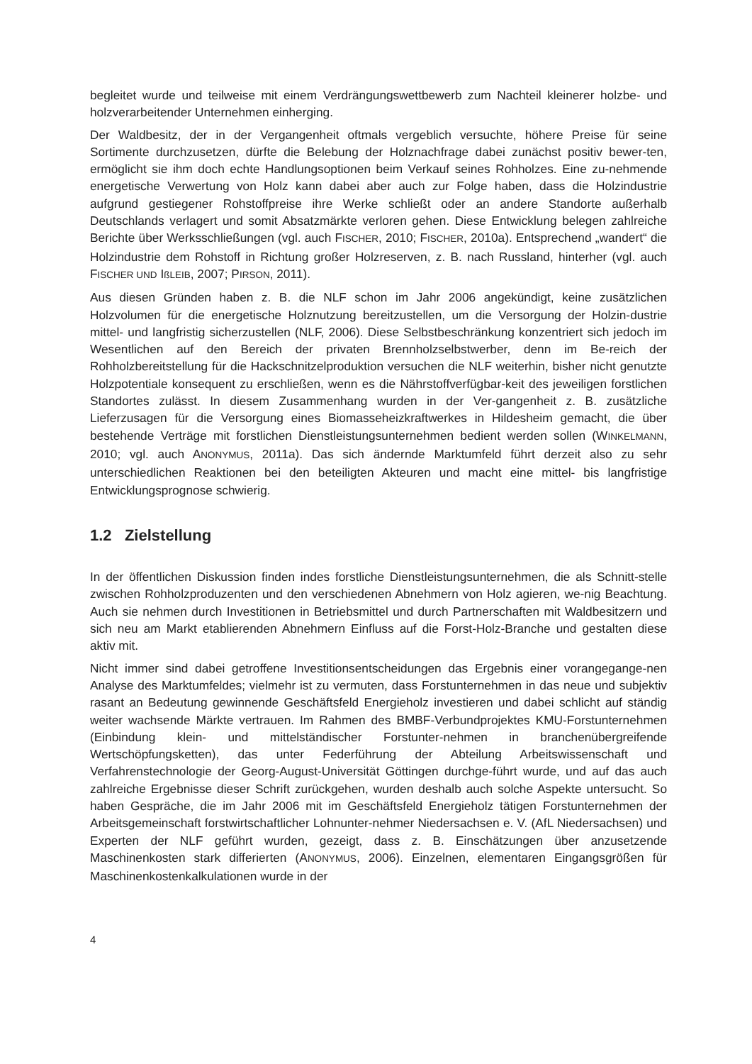begleitet wurde und teilweise mit einem Verdrängungswettbewerb zum Nachteil kleinerer holzbe- und holzverarbeitender Unternehmen einherging.
Der Waldbesitz, der in der Vergangenheit oftmals vergeblich versuchte, höhere Preise für seine Sortimente durchzusetzen, dürfte die Belebung der Holznachfrage dabei zunächst positiv bewer-ten, ermöglicht sie ihm doch echte Handlungsoptionen beim Verkauf seines Rohholzes. Eine zu-nehmende energetische Verwertung von Holz kann dabei aber auch zur Folge haben, dass die Holzindustrie aufgrund gestiegener Rohstoffpreise ihre Werke schließt oder an andere Standorte außerhalb Deutschlands verlagert und somit Absatzmärkte verloren gehen. Diese Entwicklung belegen zahlreiche Berichte über Werksschließungen (vgl. auch FISCHER, 2010; FISCHER, 2010a). Entsprechend „wandert“ die Holzindustrie dem Rohstoff in Richtung großer Holzreserven, z. B. nach Russland, hinterher (vgl. auch FISCHER UND IßLEIB, 2007; PIRSON, 2011).
Aus diesen Gründen haben z. B. die NLF schon im Jahr 2006 angekündigt, keine zusätzlichen Holzvolumen für die energetische Holznutzung bereitzustellen, um die Versorgung der Holzin-dustrie mittel- und langfristig sicherzustellen (NLF, 2006). Diese Selbstbeschränkung konzentriert sich jedoch im Wesentlichen auf den Bereich der privaten Brennholzselbstwerber, denn im Be-reich der Rohholzbereitstellung für die Hackschnitzelproduktion versuchen die NLF weiterhin, bisher nicht genutzte Holzpotentiale konsequent zu erschließen, wenn es die Nährstoffverfügbar-keit des jeweiligen forstlichen Standortes zulässt. In diesem Zusammenhang wurden in der Ver-gangenheit z. B. zusätzliche Lieferzusagen für die Versorgung eines Biomasseheizkraftwerkes in Hildesheim gemacht, die über bestehende Verträge mit forstlichen Dienstleistungsunternehmen bedient werden sollen (WINKELMANN, 2010; vgl. auch ANONYMUS, 2011a). Das sich ändernde Marktumfeld führt derzeit also zu sehr unterschiedlichen Reaktionen bei den beteiligten Akteuren und macht eine mittel- bis langfristige Entwicklungsprognose schwierig.
1.2 Zielstellung
In der öffentlichen Diskussion finden indes forstliche Dienstleistungsunternehmen, die als Schnitt-stelle zwischen Rohholzproduzenten und den verschiedenen Abnehmern von Holz agieren, we-nig Beachtung. Auch sie nehmen durch Investitionen in Betriebsmittel und durch Partnerschaften mit Waldbesitzern und sich neu am Markt etablierenden Abnehmern Einfluss auf die Forst-Holz-Branche und gestalten diese aktiv mit.
Nicht immer sind dabei getroffene Investitionsentscheidungen das Ergebnis einer vorangegange-nen Analyse des Marktumfeldes; vielmehr ist zu vermuten, dass Forstunternehmen in das neue und subjektiv rasant an Bedeutung gewinnende Geschäftsfeld Energieholz investieren und dabei schlicht auf ständig weiter wachsende Märkte vertrauen. Im Rahmen des BMBF-Verbundprojektes KMU-Forstunternehmen (Einbindung klein- und mittelständischer Forstunter-nehmen in branchenübergreifende Wertschöpfungsketten), das unter Federführung der Abteilung Arbeitswissenschaft und Verfahrenstechnologie der Georg-August-Universität Göttingen durchge-führt wurde, und auf das auch zahlreiche Ergebnisse dieser Schrift zurückgehen, wurden deshalb auch solche Aspekte untersucht. So haben Gespräche, die im Jahr 2006 mit im Geschäftsfeld Energieholz tätigen Forstunternehmen der Arbeitsgemeinschaft forstwirtschaftlicher Lohnunter-nehmer Niedersachsen e. V. (AfL Niedersachsen) und Experten der NLF geführt wurden, gezeigt, dass z. B. Einschätzungen über anzusetzende Maschinenkosten stark differierten (ANONYMUS, 2006). Einzelnen, elementaren Eingangsgrößen für Maschinenkostenkalkulationen wurde in der
4